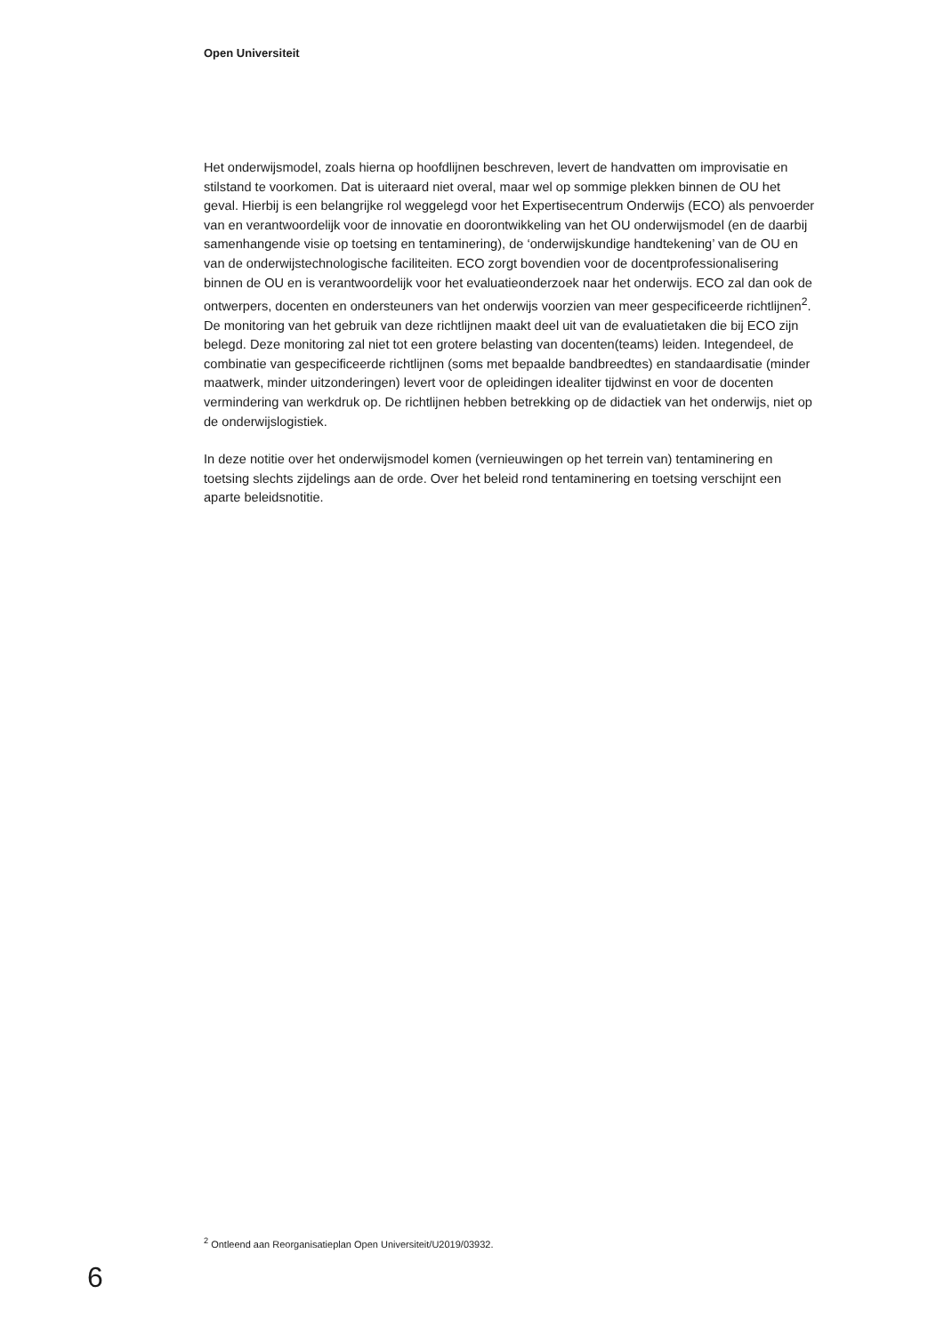Open Universiteit
Het onderwijsmodel, zoals hierna op hoofdlijnen beschreven, levert de handvatten om improvisatie en stilstand te voorkomen. Dat is uiteraard niet overal, maar wel op sommige plekken binnen de OU het geval. Hierbij is een belangrijke rol weggelegd voor het Expertise­centrum Onderwijs (ECO) als penvoerder van en verantwoordelijk voor de innovatie en doorontwikkeling van het OU onderwijsmodel (en de daarbij samenhangende visie op toetsing en tentaminering), de ‘onderwijskundige handtekening’ van de OU en van de onder­wijstechnologische faciliteiten. ECO zorgt bovendien voor de docentprofessionalisering binnen de OU en is verantwoordelijk voor het evaluatieonderzoek naar het onderwijs. ECO zal dan ook de ontwerpers, docenten en ondersteuners van het onderwijs voorzien van meer gespecificeerde richtlijnen<sup>2</sup>. De monitoring van het gebruik van deze richtlijnen maakt deel uit van de evaluatietaken die bij ECO zijn belegd. Deze monitoring zal niet tot een grotere belasting van docenten(teams) leiden. Integendeel, de combinatie van gespecificeerde richtlijnen (soms met bepaalde bandbreedtes) en standaardisatie (minder maatwerk, minder uitzonderingen) levert voor de opleidingen idealiter tijdwinst en voor de docenten verminde­ring van werkdruk op. De richtlijnen hebben betrekking op de didactiek van het onderwijs, niet op de onderwijslogistiek.
In deze notitie over het onderwijsmodel komen (vernieuwingen op het terrein van) tentamine­ring en toetsing slechts zijdelings aan de orde. Over het beleid rond tentaminering en toetsing verschijnt een aparte beleidsnotitie.
<sup>2</sup> Ontleend aan Reorganisatieplan Open Universiteit/U2019/03932.
6